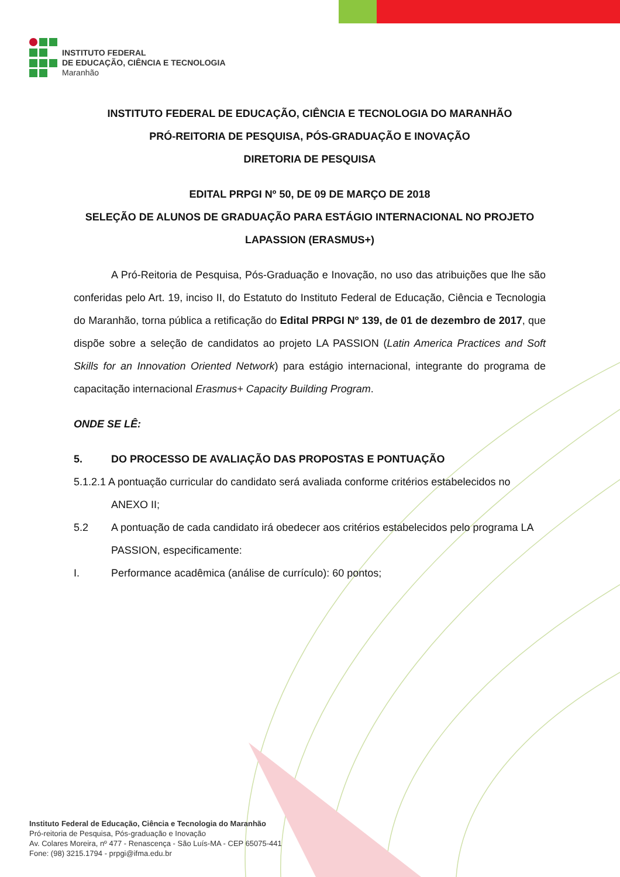INSTITUTO FEDERAL
DE EDUCAÇÃO, CIÊNCIA E TECNOLOGIA
Maranhão
INSTITUTO FEDERAL DE EDUCAÇÃO, CIÊNCIA E TECNOLOGIA DO MARANHÃO
PRÓ-REITORIA DE PESQUISA, PÓS-GRADUAÇÃO E INOVAÇÃO
DIRETORIA DE PESQUISA
EDITAL PRPGI Nº 50, DE 09 DE MARÇO DE 2018
SELEÇÃO DE ALUNOS DE GRADUAÇÃO PARA ESTÁGIO INTERNACIONAL NO PROJETO LAPASSION (ERASMUS+)
A Pró-Reitoria de Pesquisa, Pós-Graduação e Inovação, no uso das atribuições que lhe são conferidas pelo Art. 19, inciso II, do Estatuto do Instituto Federal de Educação, Ciência e Tecnologia do Maranhão, torna pública a retificação do Edital PRPGI Nº 139, de 01 de dezembro de 2017, que dispõe sobre a seleção de candidatos ao projeto LA PASSION (Latin America Practices and Soft Skills for an Innovation Oriented Network) para estágio internacional, integrante do programa de capacitação internacional Erasmus+ Capacity Building Program.
ONDE SE LÊ:
5. DO PROCESSO DE AVALIAÇÃO DAS PROPOSTAS E PONTUAÇÃO
5.1.2.1 A pontuação curricular do candidato será avaliada conforme critérios estabelecidos no
ANEXO II;
5.2 A pontuação de cada candidato irá obedecer aos critérios estabelecidos pelo programa LA PASSION, especificamente:
I. Performance acadêmica (análise de currículo): 60 pontos;
Instituto Federal de Educação, Ciência e Tecnologia do Maranhão
Pró-reitoria de Pesquisa, Pós-graduação e Inovação
Av. Colares Moreira, nº 477 - Renascença - São Luís-MA - CEP 65075-441
Fone: (98) 3215.1794 - prpgi@ifma.edu.br